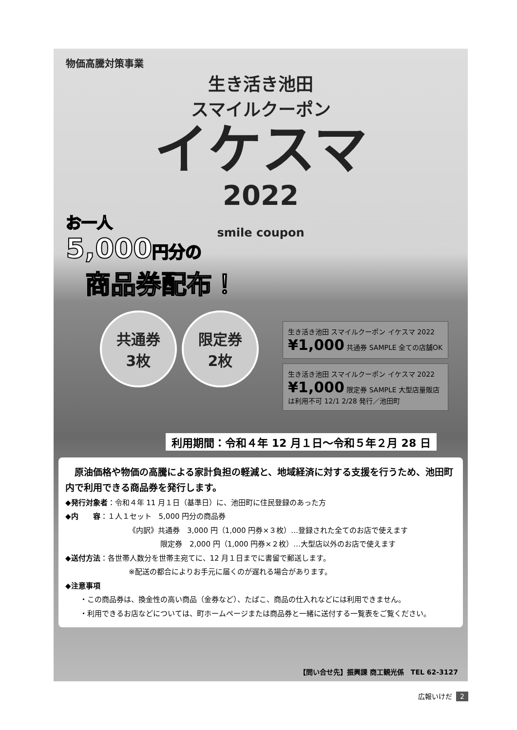物価高騰対策事業
生き活き池田
スマイルクーポン
イケスマ
2022
smile coupon
お一人
5,000円分の
商品券配布！
共通券
3枚
限定券
2枚
生き活き池田 スマイルクーポン イケスマ 2022 ¥1,000 共通券 SAMPLE 全ての店舗OK
生き活き池田 スマイルクーポン イケスマ 2022 ¥1,000 限定券 SAMPLE 大型店量販店は利用不可 12/1 2/28 発行／池田町
利用期間：令和４年 12 月１日～令和５年２月 28 日
　原油価格や物価の高騰による家計負担の軽減と、地域経済に対する支援を行うため、池田町内で利用できる商品券を発行します。
◆発行対象者：令和４年 11 月１日（基準日）に、池田町に住民登録のあった方
◆内　　容：１人１セット　5,000 円分の商品券
《内訳》共通券　3,000 円（1,000 円券×３枚）…登録された全てのお店で使えます
限定券　2,000 円（1,000 円券×２枚）…大型店以外のお店で使えます
◆送付方法：各世帯人数分を世帯主宛てに、12 月１日までに書留で郵送します。
※配送の都合によりお手元に届くのが遅れる場合があります。
◆注意事項
・この商品券は、換金性の高い商品（金券など）、たばこ、商品の仕入れなどには利用できません。
・利用できるお店などについては、町ホームページまたは商品券と一緒に送付する一覧表をご覧ください。
【問い合せ先】振興課 商工観光係　TEL 62-3127
広報いけだ 2